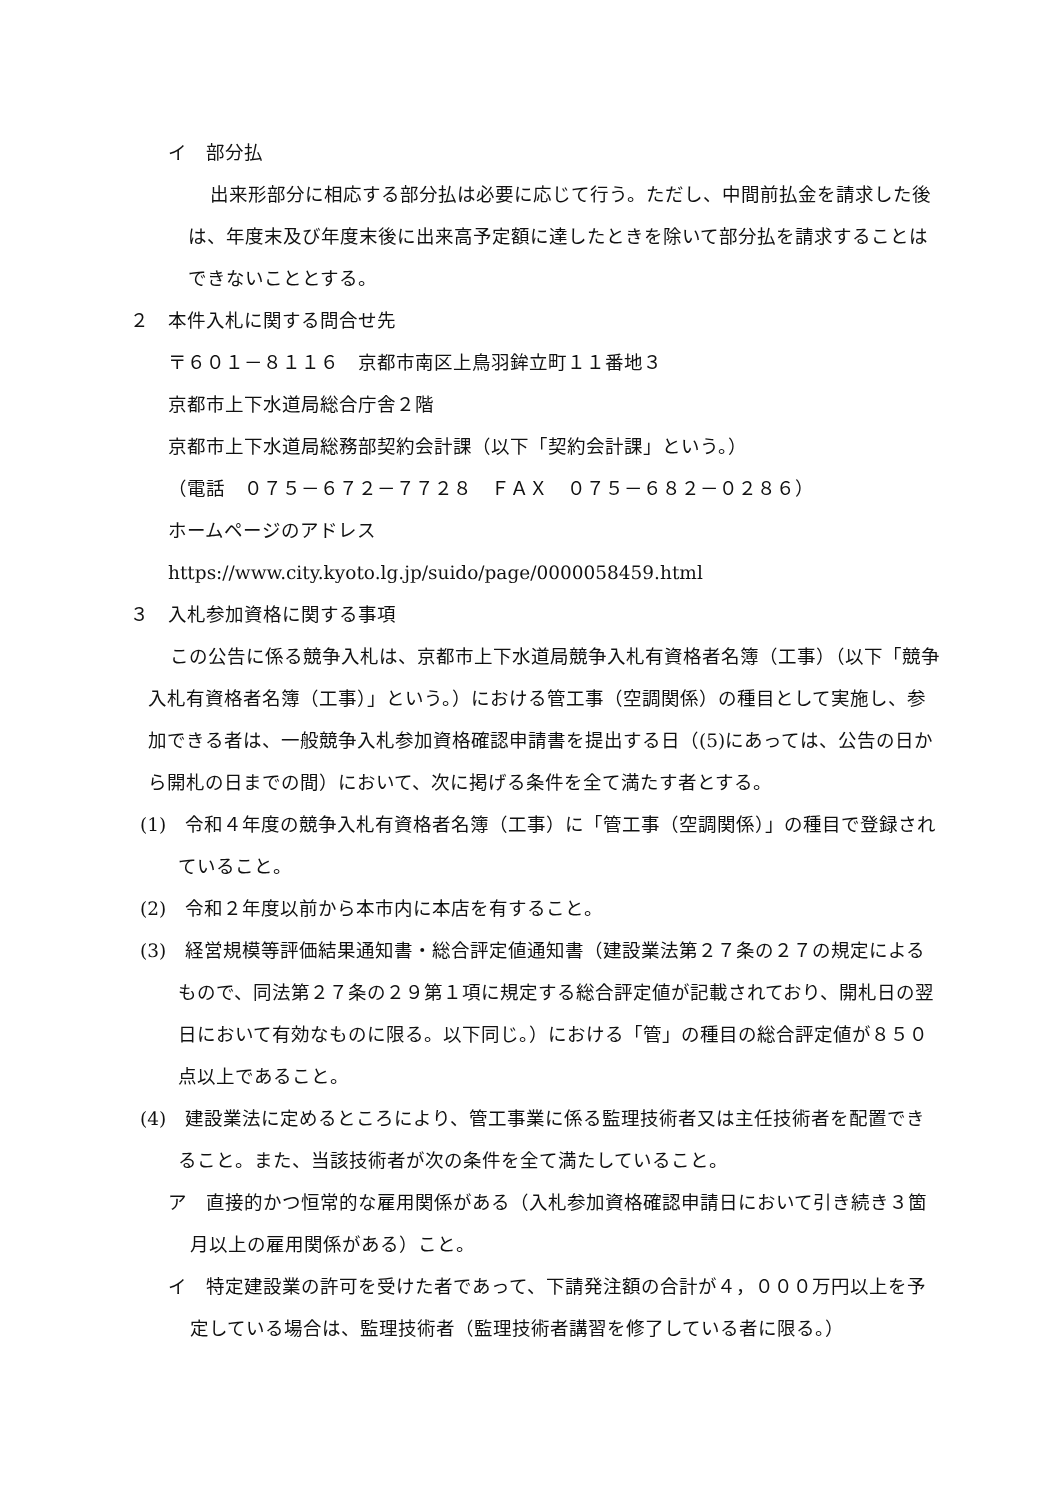イ　部分払
出来形部分に相応する部分払は必要に応じて行う。ただし、中間前払金を請求した後は、年度末及び年度末後に出来高予定額に達したときを除いて部分払を請求することはできないこととする。
２　本件入札に関する問合せ先
〒６０１－８１１６　京都市南区上鳥羽鉾立町１１番地３
京都市上下水道局総合庁舎２階
京都市上下水道局総務部契約会計課（以下「契約会計課」という。）
（電話　０７５－６７２－７７２８　ＦＡＸ　０７５－６８２－０２８６）
ホームページのアドレス
https://www.city.kyoto.lg.jp/suido/page/0000058459.html
３　入札参加資格に関する事項
この公告に係る競争入札は、京都市上下水道局競争入札有資格者名簿（工事）（以下「競争入札有資格者名簿（工事）」という。）における管工事（空調関係）の種目として実施し、参加できる者は、一般競争入札参加資格確認申請書を提出する日（(5)にあっては、公告の日から開札の日までの間）において、次に掲げる条件を全て満たす者とする。
(1)　令和４年度の競争入札有資格者名簿（工事）に「管工事（空調関係）」の種目で登録されていること。
(2)　令和２年度以前から本市内に本店を有すること。
(3)　経営規模等評価結果通知書・総合評定値通知書（建設業法第２７条の２７の規定によるもので、同法第２７条の２９第１項に規定する総合評定値が記載されており、開札日の翌日において有効なものに限る。以下同じ。）における「管」の種目の総合評定値が８５０点以上であること。
(4)　建設業法に定めるところにより、管工事業に係る監理技術者又は主任技術者を配置できること。また、当該技術者が次の条件を全て満たしていること。
ア　直接的かつ恒常的な雇用関係がある（入札参加資格確認申請日において引き続き３箇月以上の雇用関係がある）こと。
イ　特定建設業の許可を受けた者であって、下請発注額の合計が４，０００万円以上を予定している場合は、監理技術者（監理技術者講習を修了している者に限る。）